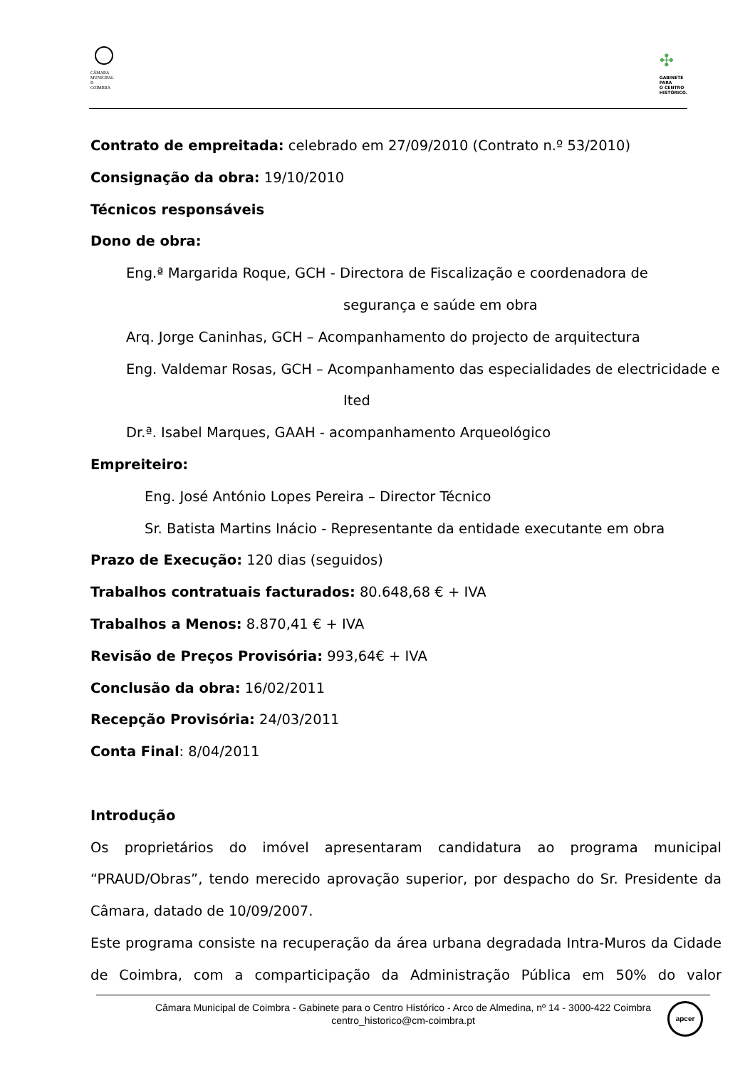CÂMARA
MUNICIPAL
D
COIMBRA
✣
GABINETE
PARA
O CENTRO
HISTÓRICO.
Contrato de empreitada: celebrado em 27/09/2010 (Contrato n.º 53/2010)
Consignação da obra: 19/10/2010
Técnicos responsáveis
Dono de obra:
Eng.ª Margarida Roque, GCH - Directora de Fiscalização e coordenadora de
segurança e saúde em obra
Arq. Jorge Caninhas, GCH – Acompanhamento do projecto de arquitectura
Eng. Valdemar Rosas, GCH – Acompanhamento das especialidades de electricidade e
Ited
Dr.ª. Isabel Marques, GAAH - acompanhamento Arqueológico
Empreiteiro:
Eng. José António Lopes Pereira – Director Técnico
Sr. Batista Martins Inácio - Representante da entidade executante em obra
Prazo de Execução: 120 dias (seguidos)
Trabalhos contratuais facturados: 80.648,68 € + IVA
Trabalhos a Menos: 8.870,41 € + IVA
Revisão de Preços Provisória: 993,64€ + IVA
Conclusão da obra: 16/02/2011
Recepção Provisória: 24/03/2011
Conta Final: 8/04/2011
Introdução
Os proprietários do imóvel apresentaram candidatura ao programa municipal “PRAUD/Obras”, tendo merecido aprovação superior, por despacho do Sr. Presidente da Câmara, datado de 10/09/2007.
Este programa consiste na recuperação da área urbana degradada Intra-Muros da Cidade de Coimbra, com a comparticipação da Administração Pública em 50% do valor
Câmara Municipal de Coimbra - Gabinete para o Centro Histórico - Arco de Almedina, nº 14 - 3000-422 Coimbra
centro_historico@cm-coimbra.pt
apcer